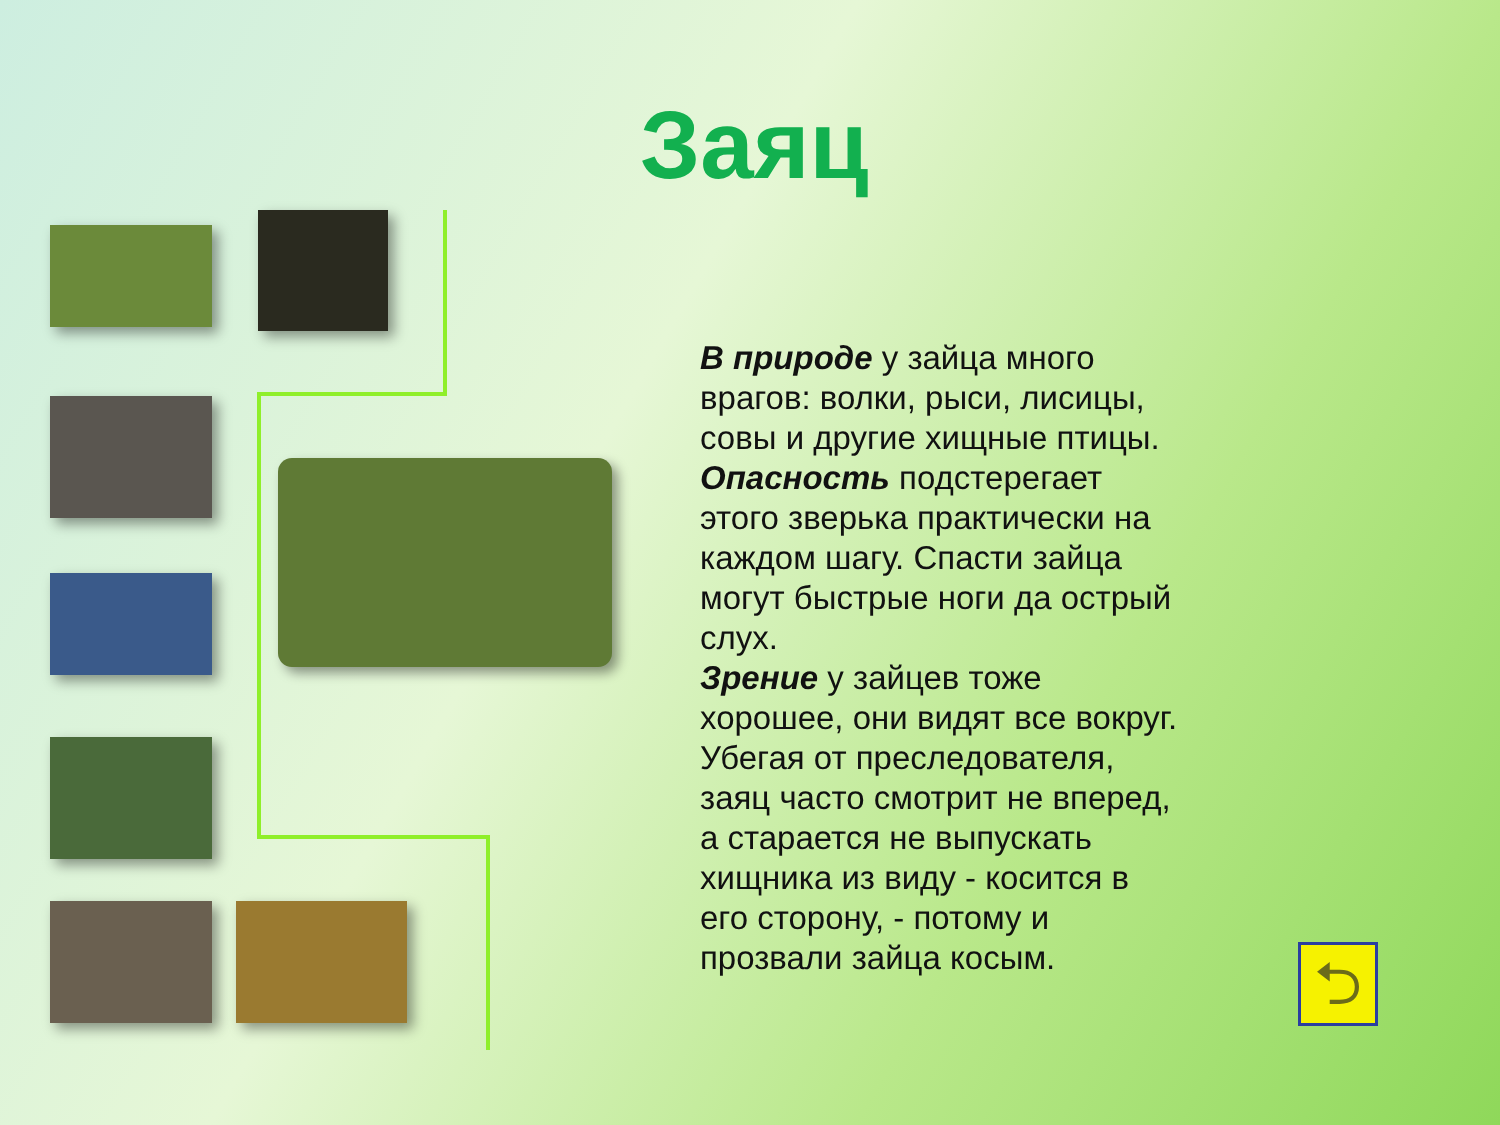Заяц
В природе у зайца много врагов: волки, рыси, лисицы, совы и другие хищные птицы. Опасность подстерегает этого зверька практически на каждом шагу. Спасти зайца могут быстрые ноги да острый слух.
Зрение у зайцев тоже хорошее, они видят все вокруг. Убегая от преследователя, заяц часто смотрит не вперед, а старается не выпускать хищника из виду - косится в его сторону, - потому и прозвали зайца косым.
⮌